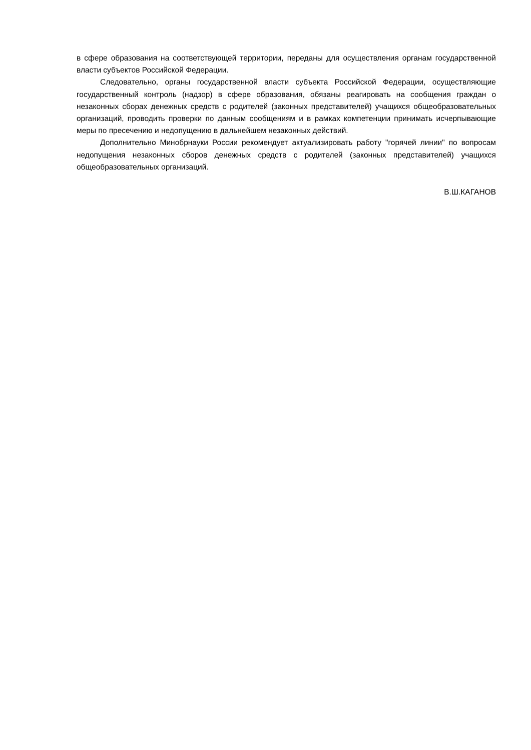в сфере образования на соответствующей территории, переданы для осуществления органам государственной власти субъектов Российской Федерации.
Следовательно, органы государственной власти субъекта Российской Федерации, осуществляющие государственный контроль (надзор) в сфере образования, обязаны реагировать на сообщения граждан о незаконных сборах денежных средств с родителей (законных представителей) учащихся общеобразовательных организаций, проводить проверки по данным сообщениям и в рамках компетенции принимать исчерпывающие меры по пресечению и недопущению в дальнейшем незаконных действий.
Дополнительно Минобрнауки России рекомендует актуализировать работу "горячей линии" по вопросам недопущения незаконных сборов денежных средств с родителей (законных представителей) учащихся общеобразовательных организаций.
В.Ш.КАГАНОВ